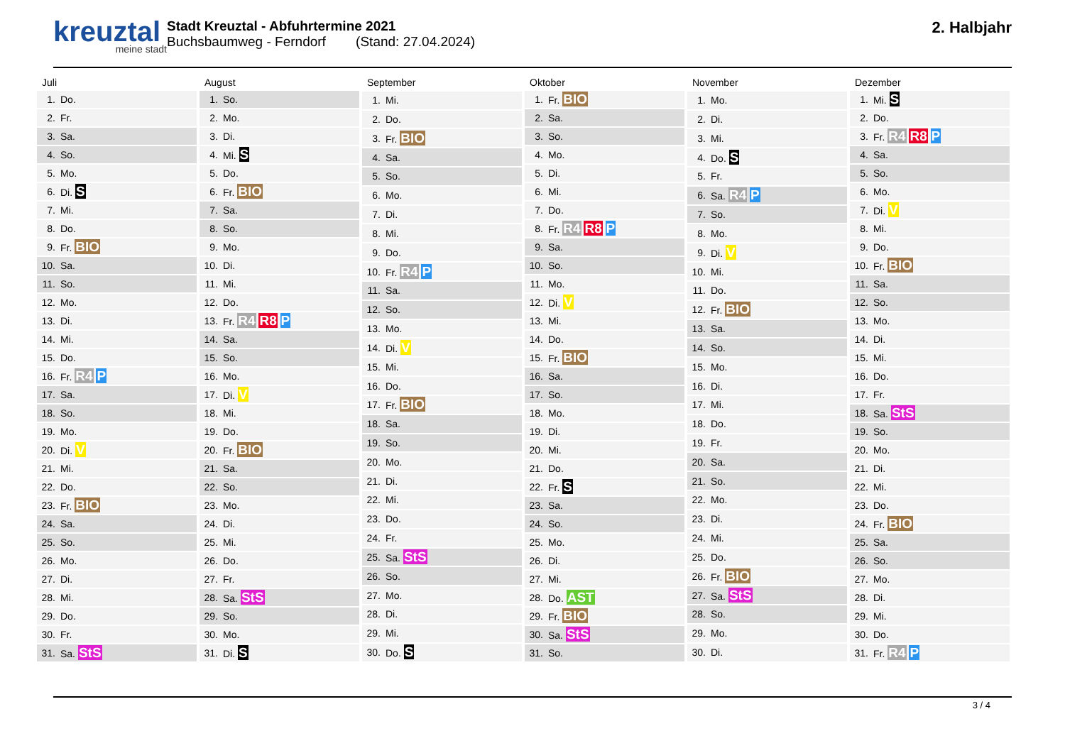kreuztal
meine stadt
Stadt Kreuztal - Abfuhrtermine 2021
Buchsbaumweg - Ferndorf (Stand: 27.04.2024)
2. Halbjahr
| Juli | |
| --- | --- |
| 1. | Do. |
| 2. | Fr. |
| 3. | Sa. |
| 4. | So. |
| 5. | Mo. |
| 6. | Di. S |
| 7. | Mi. |
| 8. | Do. |
| 9. | Fr. BIO |
| 10. | Sa. |
| 11. | So. |
| 12. | Mo. |
| 13. | Di. |
| 14. | Mi. |
| 15. | Do. |
| 16. | Fr. R4 P |
| 17. | Sa. |
| 18. | So. |
| 19. | Mo. |
| 20. | Di. V |
| 21. | Mi. |
| 22. | Do. |
| 23. | Fr. BIO |
| 24. | Sa. |
| 25. | So. |
| 26. | Mo. |
| 27. | Di. |
| 28. | Mi. |
| 29. | Do. |
| 30. | Fr. |
| 31. | Sa. StS |
| August | |
| --- | --- |
| 1. | So. |
| 2. | Mo. |
| 3. | Di. |
| 4. | Mi. S |
| 5. | Do. |
| 6. | Fr. BIO |
| 7. | Sa. |
| 8. | So. |
| 9. | Mo. |
| 10. | Di. |
| 11. | Mi. |
| 12. | Do. |
| 13. | Fr. R4 R8 P |
| 14. | Sa. |
| 15. | So. |
| 16. | Mo. |
| 17. | Di. V |
| 18. | Mi. |
| 19. | Do. |
| 20. | Fr. BIO |
| 21. | Sa. |
| 22. | So. |
| 23. | Mo. |
| 24. | Di. |
| 25. | Mi. |
| 26. | Do. |
| 27. | Fr. |
| 28. | Sa. StS |
| 29. | So. |
| 30. | Mo. |
| 31. | Di. S |
| September | |
| --- | --- |
| 1. | Mi. |
| 2. | Do. |
| 3. | Fr. BIO |
| 4. | Sa. |
| 5. | So. |
| 6. | Mo. |
| 7. | Di. |
| 8. | Mi. |
| 9. | Do. |
| 10. | Fr. R4 P |
| 11. | Sa. |
| 12. | So. |
| 13. | Mo. |
| 14. | Di. V |
| 15. | Mi. |
| 16. | Do. |
| 17. | Fr. BIO |
| 18. | Sa. |
| 19. | So. |
| 20. | Mo. |
| 21. | Di. |
| 22. | Mi. |
| 23. | Do. |
| 24. | Fr. |
| 25. | Sa. StS |
| 26. | So. |
| 27. | Mo. |
| 28. | Di. |
| 29. | Mi. |
| 30. | Do. S |
| Oktober | |
| --- | --- |
| 1. | Fr. BIO |
| 2. | Sa. |
| 3. | So. |
| 4. | Mo. |
| 5. | Di. |
| 6. | Mi. |
| 7. | Do. |
| 8. | Fr. R4 R8 P |
| 9. | Sa. |
| 10. | So. |
| 11. | Mo. |
| 12. | Di. V |
| 13. | Mi. |
| 14. | Do. |
| 15. | Fr. BIO |
| 16. | Sa. |
| 17. | So. |
| 18. | Mo. |
| 19. | Di. |
| 20. | Mi. |
| 21. | Do. |
| 22. | Fr. S |
| 23. | Sa. |
| 24. | So. |
| 25. | Mo. |
| 26. | Di. |
| 27. | Mi. |
| 28. | Do. AST |
| 29. | Fr. BIO |
| 30. | Sa. StS |
| 31. | So. |
| November | |
| --- | --- |
| 1. | Mo. |
| 2. | Di. |
| 3. | Mi. |
| 4. | Do. S |
| 5. | Fr. |
| 6. | Sa. R4 P |
| 7. | So. |
| 8. | Mo. |
| 9. | Di. V |
| 10. | Mi. |
| 11. | Do. |
| 12. | Fr. BIO |
| 13. | Sa. |
| 14. | So. |
| 15. | Mo. |
| 16. | Di. |
| 17. | Mi. |
| 18. | Do. |
| 19. | Fr. |
| 20. | Sa. |
| 21. | So. |
| 22. | Mo. |
| 23. | Di. |
| 24. | Mi. |
| 25. | Do. |
| 26. | Fr. BIO |
| 27. | Sa. StS |
| 28. | So. |
| 29. | Mo. |
| 30. | Di. |
| Dezember | |
| --- | --- |
| 1. | Mi. S |
| 2. | Do. |
| 3. | Fr. R4 R8 P |
| 4. | Sa. |
| 5. | So. |
| 6. | Mo. |
| 7. | Di. V |
| 8. | Mi. |
| 9. | Do. |
| 10. | Fr. BIO |
| 11. | Sa. |
| 12. | So. |
| 13. | Mo. |
| 14. | Di. |
| 15. | Mi. |
| 16. | Do. |
| 17. | Fr. |
| 18. | Sa. StS |
| 19. | So. |
| 20. | Mo. |
| 21. | Di. |
| 22. | Mi. |
| 23. | Do. |
| 24. | Fr. BIO |
| 25. | Sa. |
| 26. | So. |
| 27. | Mo. |
| 28. | Di. |
| 29. | Mi. |
| 30. | Do. |
| 31. | Fr. R4 P |
3 / 4